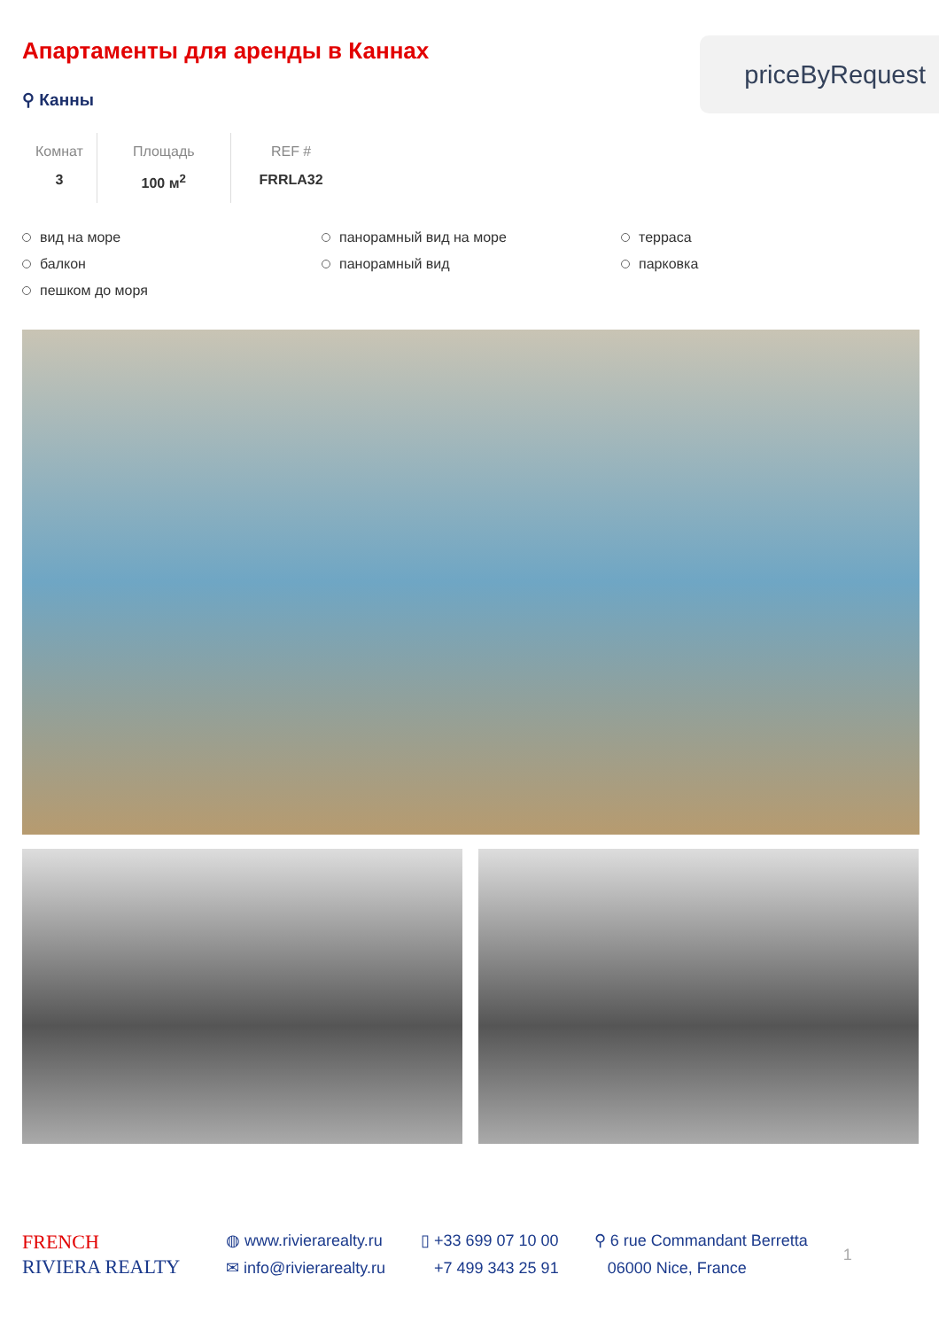Апартаменты для аренды в Каннах
⚲ Канны
priceByRequest
Комнат
3
Площадь
100 м<sup>2</sup>
REF #
FRRLA32
вид на море
панорамный вид на море
терраса
балкон
панорамный вид
парковка
пешком до моря
FRENCH
RIVIERA REALTY
◍ www.rivierarealty.ru
✉ info@rivierarealty.ru
▯ +33 699 07 10 00
+7 499 343 25 91
⚲ 6 rue Commandant Berretta
06000 Nice, France
1